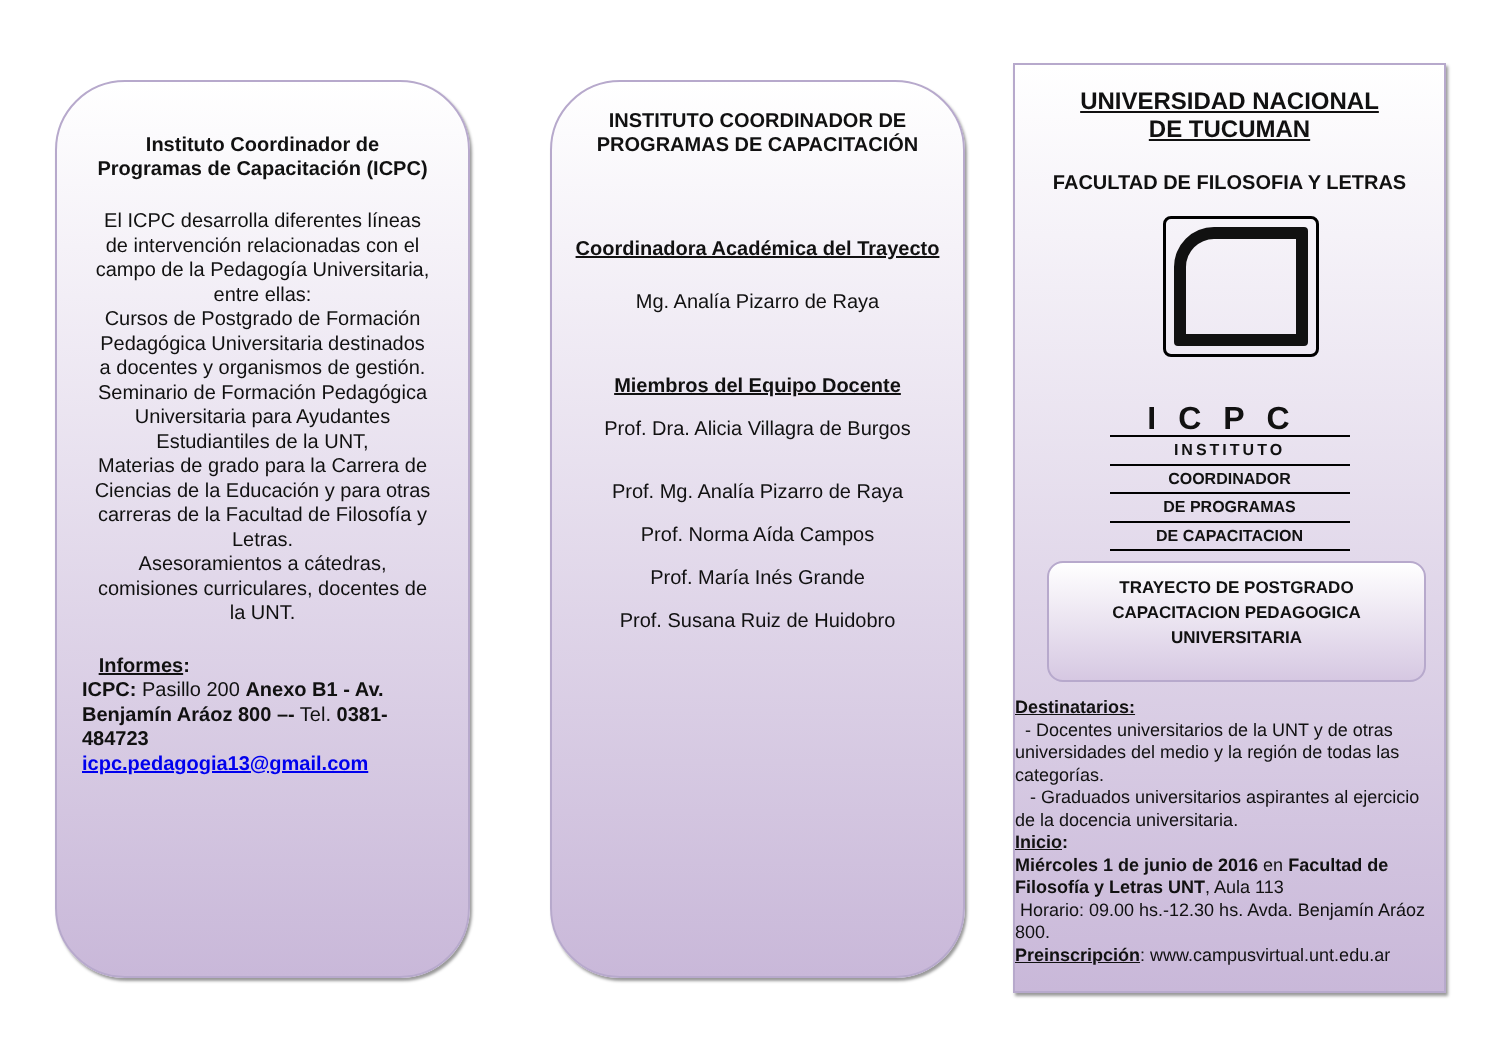Instituto Coordinador de Programas de Capacitación (ICPC)
El ICPC desarrolla diferentes líneas de intervención relacionadas con el campo de la Pedagogía Universitaria, entre ellas:
Cursos de Postgrado de Formación Pedagógica Universitaria destinados a docentes y organismos de gestión.
Seminario de Formación Pedagógica Universitaria para Ayudantes Estudiantiles de la UNT,
Materias de grado para la Carrera de Ciencias de la Educación y para otras carreras de la Facultad de Filosofía y Letras.
Asesoramientos a cátedras, comisiones curriculares, docentes de la UNT.
Informes:
ICPC: Pasillo 200 Anexo B1 - Av. Benjamín Aráoz 800 –- Tel. 0381-484723
icpc.pedagogia13@gmail.com
INSTITUTO COORDINADOR DE PROGRAMAS DE CAPACITACIÓN
Coordinadora Académica del Trayecto
Mg. Analía Pizarro de Raya
Miembros del Equipo Docente
Prof. Dra. Alicia Villagra de Burgos
Prof. Mg. Analía Pizarro de Raya
Prof. Norma Aída Campos
Prof. María Inés Grande
Prof. Susana Ruiz de Huidobro
UNIVERSIDAD NACIONAL
DE TUCUMAN
FACULTAD DE FILOSOFIA Y LETRAS
ICPC
INSTITUTO
COORDINADOR
DE PROGRAMAS
DE CAPACITACION
TRAYECTO DE POSTGRADO
CAPACITACION PEDAGOGICA
UNIVERSITARIA
Destinatarios:
- Docentes universitarios de la UNT y de otras universidades del medio y la región de todas las categorías.
- Graduados universitarios aspirantes al ejercicio de la docencia universitaria.
Inicio:
Miércoles 1 de junio de 2016 en Facultad de Filosofía y Letras UNT, Aula 113
Horario: 09.00 hs.-12.30 hs. Avda. Benjamín Aráoz 800.
Preinscripción: www.campusvirtual.unt.edu.ar